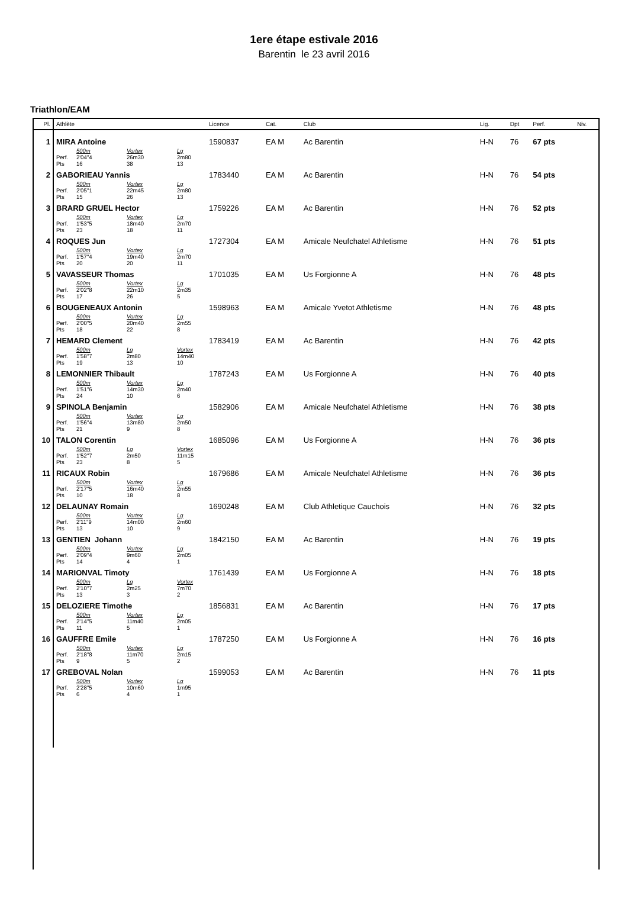1ere étape estivale 2016
Barentin le 23 avril 2016
Triathlon/EAM
| Pl. | Athlète | Licence | Cat. | Club | Lig. | Dpt | Perf. | Niv. |
| --- | --- | --- | --- | --- | --- | --- | --- | --- |
| 1 | MIRA Antoine | 1590837 | EA M | Ac Barentin | H-N | 76 | 67 pts | |
| | 500m Vortex Lg Perf. 2'04''4 26m30 2m80 Pts 16 38 13 | | | | | | | |
| 2 | GABORIEAU Yannis | 1783440 | EA M | Ac Barentin | H-N | 76 | 54 pts | |
| | 500m Vortex Lg Perf. 2'05''1 22m45 2m80 Pts 15 26 13 | | | | | | | |
| 3 | BRARD GRUEL Hector | 1759226 | EA M | Ac Barentin | H-N | 76 | 52 pts | |
| | 500m Vortex Lg Perf. 1'53''5 18m40 2m70 Pts 23 18 11 | | | | | | | |
| 4 | ROQUES Jun | 1727304 | EA M | Amicale Neufchatel Athletisme | H-N | 76 | 51 pts | |
| | 500m Vortex Lg Perf. 1'57''4 19m40 2m70 Pts 20 20 11 | | | | | | | |
| 5 | VAVASSEUR Thomas | 1701035 | EA M | Us Forgionne A | H-N | 76 | 48 pts | |
| | 500m Vortex Lg Perf. 2'02''8 22m10 2m35 Pts 17 26 5 | | | | | | | |
| 6 | BOUGENEAUX Antonin | 1598963 | EA M | Amicale Yvetot Athletisme | H-N | 76 | 48 pts | |
| | 500m Vortex Lg Perf. 2'00''5 20m40 2m55 Pts 18 22 8 | | | | | | | |
| 7 | HEMARD Clement | 1783419 | EA M | Ac Barentin | H-N | 76 | 42 pts | |
| | 500m Lg Vortex Perf. 1'58''7 2m80 14m40 Pts 19 13 10 | | | | | | | |
| 8 | LEMONNIER Thibault | 1787243 | EA M | Us Forgionne A | H-N | 76 | 40 pts | |
| | 500m Vortex Lg Perf. 1'51''6 14m30 2m40 Pts 24 10 6 | | | | | | | |
| 9 | SPINOLA Benjamin | 1582906 | EA M | Amicale Neufchatel Athletisme | H-N | 76 | 38 pts | |
| | 500m Vortex Lg Perf. 1'56''4 13m80 2m50 Pts 21 9 8 | | | | | | | |
| 10 | TALON Corentin | 1685096 | EA M | Us Forgionne A | H-N | 76 | 36 pts | |
| | 500m Lg Vortex Perf. 1'52''7 2m50 11m15 Pts 23 8 5 | | | | | | | |
| 11 | RICAUX Robin | 1679686 | EA M | Amicale Neufchatel Athletisme | H-N | 76 | 36 pts | |
| | 500m Vortex Lg Perf. 2'17''5 16m40 2m55 Pts 10 18 8 | | | | | | | |
| 12 | DELAUNAY Romain | 1690248 | EA M | Club Athletique Cauchois | H-N | 76 | 32 pts | |
| | 500m Vortex Lg Perf. 2'11''9 14m00 2m60 Pts 13 10 9 | | | | | | | |
| 13 | GENTIEN Johann | 1842150 | EA M | Ac Barentin | H-N | 76 | 19 pts | |
| | 500m Vortex Lg Perf. 2'09''4 9m60 2m05 Pts 14 4 1 | | | | | | | |
| 14 | MARIONVAL Timoty | 1761439 | EA M | Us Forgionne A | H-N | 76 | 18 pts | |
| | 500m Lg Vortex Perf. 2'10''7 2m25 7m70 Pts 13 3 2 | | | | | | | |
| 15 | DELOZIERE Timothe | 1856831 | EA M | Ac Barentin | H-N | 76 | 17 pts | |
| | 500m Vortex Lg Perf. 2'14''5 11m40 2m05 Pts 11 5 1 | | | | | | | |
| 16 | GAUFFRE Emile | 1787250 | EA M | Us Forgionne A | H-N | 76 | 16 pts | |
| | 500m Vortex Lg Perf. 2'18''8 11m70 2m15 Pts 9 5 2 | | | | | | | |
| 17 | GREBOVAL Nolan | 1599053 | EA M | Ac Barentin | H-N | 76 | 11 pts | |
| | 500m Vortex Lg Perf. 2'28''5 10m60 1m95 Pts 6 4 1 | | | | | | | |